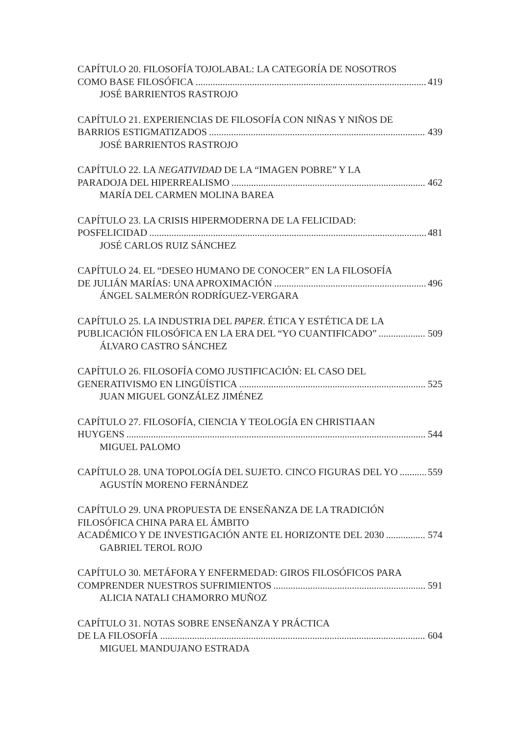CAPÍTULO 20. FILOSOFÍA TOJOLABAL: LA CATEGORÍA DE NOSOTROS
COMO BASE FILOSÓFICA 419
JOSÉ BARRIENTOS RASTROJO
CAPÍTULO 21. EXPERIENCIAS DE FILOSOFÍA CON NIÑAS Y NIÑOS DE
BARRIOS ESTIGMATIZADOS 439
JOSÉ BARRIENTOS RASTROJO
CAPÍTULO 22. LA NEGATIVIDAD DE LA “IMAGEN POBRE” Y LA
PARADOJA DEL HIPERREALISMO 462
MARÍA DEL CARMEN MOLINA BAREA
CAPÍTULO 23. LA CRISIS HIPERMODERNA DE LA FELICIDAD:
POSFELICIDAD 481
JOSÉ CARLOS RUIZ SÁNCHEZ
CAPÍTULO 24. EL “DESEO HUMANO DE CONOCER” EN LA FILOSOFÍA
DE JULIÁN MARÍAS: UNA APROXIMACIÓN 496
ÁNGEL SALMERÓN RODRÍGUEZ-VERGARA
CAPÍTULO 25. LA INDUSTRIA DEL PAPER. ÉTICA Y ESTÉTICA DE LA
PUBLICACIÓN FILOSÓFICA EN LA ERA DEL “YO CUANTIFICADO” 509
ÁLVARO CASTRO SÁNCHEZ
CAPÍTULO 26. FILOSOFÍA COMO JUSTIFICACIÓN: EL CASO DEL
GENERATIVISMO EN LINGÜÍSTICA 525
JUAN MIGUEL GONZÁLEZ JIMÉNEZ
CAPÍTULO 27. FILOSOFÍA, CIENCIA Y TEOLOGÍA EN CHRISTIAAN
HUYGENS 544
MIGUEL PALOMO
CAPÍTULO 28. UNA TOPOLOGÍA DEL SUJETO. CINCO FIGURAS DEL YO 559
AGUSTÍN MORENO FERNÁNDEZ
CAPÍTULO 29. UNA PROPUESTA DE ENSEÑANZA DE LA TRADICIÓN
FILOSÓFICA CHINA PARA EL ÁMBITO
ACADÉMICO Y DE INVESTIGACIÓN ANTE EL HORIZONTE DEL 2030 574
GABRIEL TEROL ROJO
CAPÍTULO 30. METÁFORA Y ENFERMEDAD: GIROS FILOSÓFICOS PARA
COMPRENDER NUESTROS SUFRIMIENTOS 591
ALICIA NATALI CHAMORRO MUÑOZ
CAPÍTULO 31. NOTAS SOBRE ENSEÑANZA Y PRÁCTICA
DE LA FILOSOFÍA 604
MIGUEL MANDUJANO ESTRADA